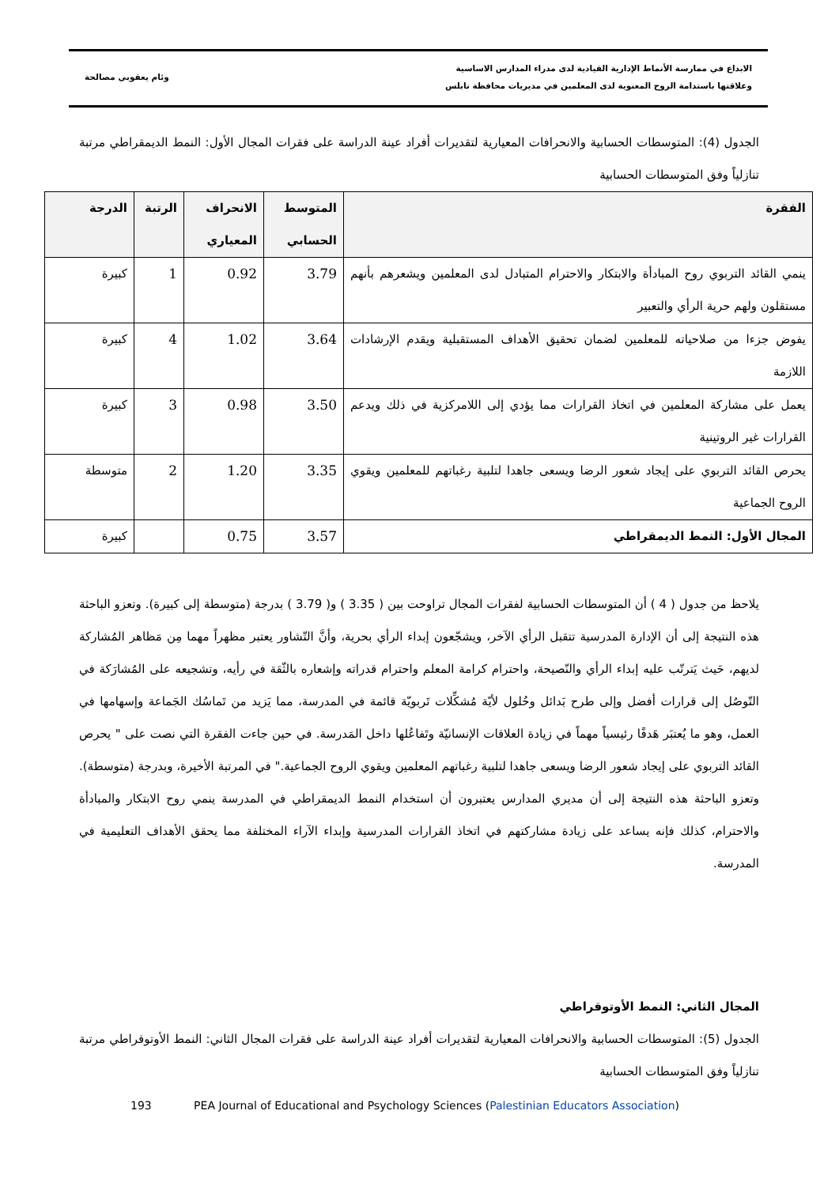الابداع في ممارسة الأنماط الإدارية القيادية لدى مدراء المدارس الاساسية
وعلاقتها باستدامة الروح المعنوية لدى المعلمين في مديريات محافظة نابلس
وئام يعقوبي مصالحة
الجدول (4): المتوسطات الحسابية والانحرافات المعيارية لتقديرات أفراد عينة الدراسة على فقرات المجال الأول: النمط الديمقراطي مرتبة تنازلياً وفق المتوسطات الحسابية
| الفقرة | المتوسط الحسابي | الانحراف المعياري | الرتبة | الدرجة |
| --- | --- | --- | --- | --- |
| ينمي القائد التربوي روح المبادأة والابتكار والاحترام المتبادل لدى المعلمين ويشعرهم بأنهم مستقلون ولهم حرية الرأي والتعبير | 3.79 | 0.92 | 1 | كبيرة |
| يفوض جزءا من صلاحياته للمعلمين لضمان تحقيق الأهداف المستقبلية ويقدم الإرشادات اللازمة | 3.64 | 1.02 | 4 | كبيرة |
| يعمل على مشاركة المعلمين في اتخاذ القرارات مما يؤدي إلى اللامركزية في ذلك ويدعم القرارات غير الروتينية | 3.50 | 0.98 | 3 | كبيرة |
| يحرص القائد التربوي على إيجاد شعور الرضا ويسعى جاهدا لتلبية رغباتهم للمعلمين ويقوي الروح الجماعية | 3.35 | 1.20 | 2 | متوسطة |
| المجال الأول: النمط الديمقراطي | 3.57 | 0.75 | | كبيرة |
يلاحظ من جدول ( 4 ) أن المتوسطات الحسابية لفقرات المجال تراوحت بين ( 3.35 ) و( 3.79 ) بدرجة (متوسطة إلى كبيرة). وتعزو الباحثة هذه النتيجة إلى أن الإدارة المدرسية تتقبل الرأي الآخر، ويشجّعون إبداء الرأي بحرية، وأنَّ التّشاور يعتبر مظهراً مهما مِن مَظاهر المُشاركة لديهم، حَيث يَترتّب عليه إبداء الرأي والنّصيحة، واحترام كرامة المعلم واحترام قدراته وإشعاره بالثّقة في رأيه، وتشجيعه على المُشارَكة في التّوصُل إلى قرارات أفضل وإلى طرح بَدائل وحُلول لأيّة مُشكِّلات تَربويّة قائمة في المدرسة، مما يَزيد من تَماسُك الجَماعة وإسهامها في العمل، وهو ما يُعتبَر هَدفًا رئيسياً مهماً في زيادة العلاقات الإنسانيّة وتَفاعُلها داخل المَدرسة. في حين جاءت الفقرة التي نصت على " يحرص القائد التربوي على إيجاد شعور الرضا ويسعى جاهدا لتلبية رغباتهم المعلمين ويقوي الروح الجماعية." في المرتبة الأخيرة، وبدرجة (متوسطة). وتعزو الباحثة هذه النتيجة إلى أن مديري المدارس يعتبرون أن استخدام النمط الديمقراطي في المدرسة ينمي روح الابتكار والمبادأة والاحترام، كذلك فإنه يساعد على زيادة مشاركتهم في اتخاذ القرارات المدرسية وإبداء الآراء المختلفة مما يحقق الأهداف التعليمية في المدرسة.
المجال الثاني: النمط الأوتوقراطي
الجدول (5): المتوسطات الحسابية والانحرافات المعيارية لتقديرات أفراد عينة الدراسة على فقرات المجال الثاني: النمط الأوتوقراطي مرتبة تنازلياً وفق المتوسطات الحسابية
193 PEA Journal of Educational and Psychology Sciences (Palestinian Educators Association)